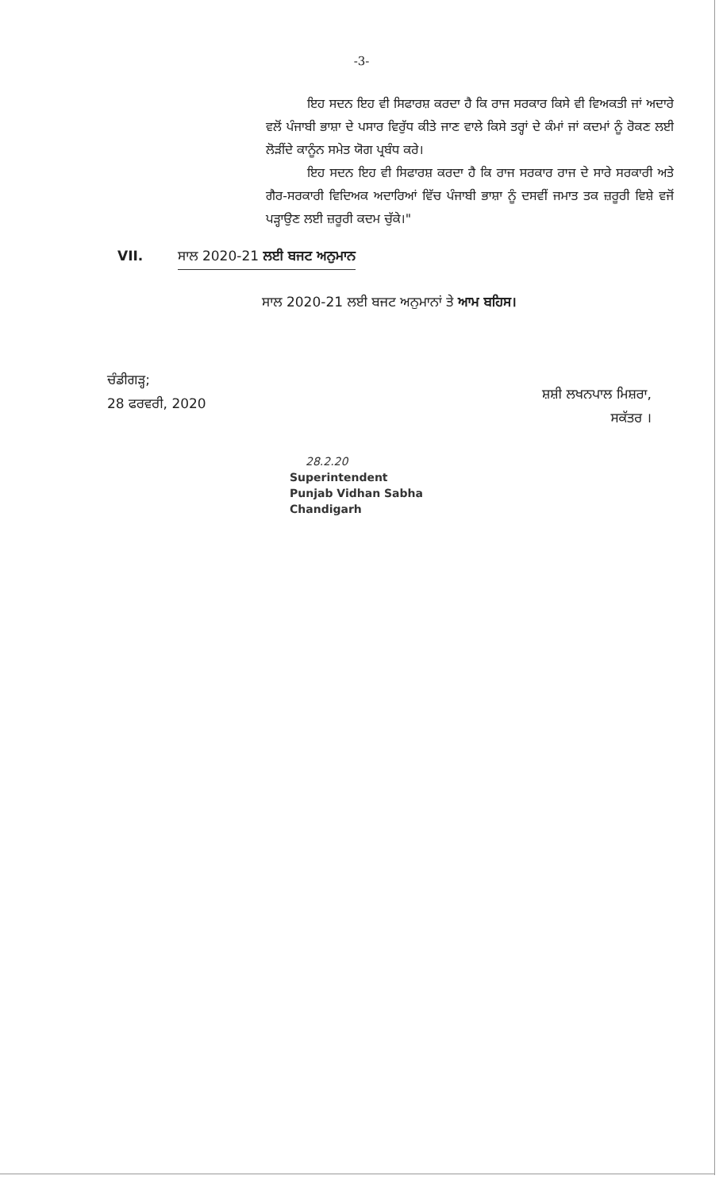-3-
ਇਹ ਸਦਨ ਇਹ ਵੀ ਸਿਫਾਰਸ਼ ਕਰਦਾ ਹੈ ਕਿ ਰਾਜ ਸਰਕਾਰ ਕਿਸੇ ਵੀ ਵਿਅਕਤੀ ਜਾਂ ਅਦਾਰੇ ਵਲੋਂ ਪੰਜਾਬੀ ਭਾਸ਼ਾ ਦੇ ਪਸਾਰ ਵਿਰੁੱਧ ਕੀਤੇ ਜਾਣ ਵਾਲੇ ਕਿਸੇ ਤਰ੍ਹਾਂ ਦੇ ਕੰਮਾਂ ਜਾਂ ਕਦਮਾਂ ਨੂੰ ਰੋਕਣ ਲਈ ਲੋੜੀਂਦੇ ਕਾਨੂੰਨ ਸਮੇਤ ਯੋਗ ਪ੍ਰਬੰਧ ਕਰੇ।
ਇਹ ਸਦਨ ਇਹ ਵੀ ਸਿਫਾਰਸ਼ ਕਰਦਾ ਹੈ ਕਿ ਰਾਜ ਸਰਕਾਰ ਰਾਜ ਦੇ ਸਾਰੇ ਸਰਕਾਰੀ ਅਤੇ ਗੈਰ-ਸਰਕਾਰੀ ਵਿਦਿਅਕ ਅਦਾਰਿਆਂ ਵਿੱਚ ਪੰਜਾਬੀ ਭਾਸ਼ਾ ਨੂੰ ਦਸਵੀਂ ਜਮਾਤ ਤਕ ਜ਼ਰੂਰੀ ਵਿਸ਼ੇ ਵਜੋਂ ਪੜ੍ਹਾਉਣ ਲਈ ਜ਼ਰੂਰੀ ਕਦਮ ਚੁੱਕੇ।"
VII. ਸਾਲ 2020-21 ਲਈ ਬਜਟ ਅਨੁਮਾਨ
ਸਾਲ 2020-21 ਲਈ ਬਜਟ ਅਨੁਮਾਨਾਂ ਤੇ ਆਮ ਬਹਿਸ।
ਚੰਡੀਗੜ੍ਹ;
28 ਫਰਵਰੀ, 2020
ਸ਼ਸ਼ੀ ਲਖਨਪਾਲ ਮਿਸ਼ਰਾ,
ਸਕੱਤਰ ।
28.2.20
Superintendent
Punjab Vidhan Sabha
Chandigarh